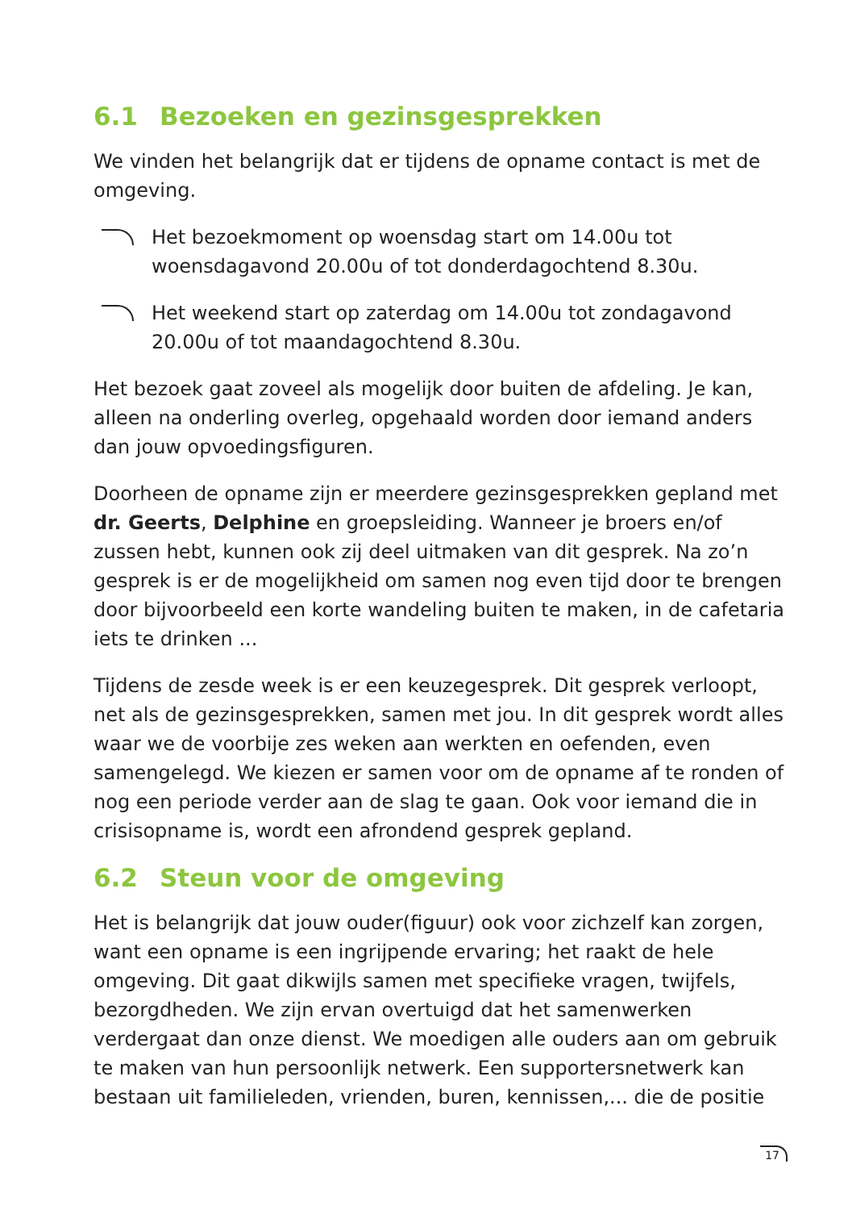6.1 Bezoeken en gezinsgesprekken
We vinden het belangrijk dat er tijdens de opname contact is met de omgeving.
Het bezoekmoment op woensdag start om 14.00u tot woensdagavond 20.00u of tot donderdagochtend 8.30u.
Het weekend start op zaterdag om 14.00u tot zondagavond 20.00u of tot maandagochtend 8.30u.
Het bezoek gaat zoveel als mogelijk door buiten de afdeling. Je kan, alleen na onderling overleg, opgehaald worden door iemand anders dan jouw opvoedingsfiguren.
Doorheen de opname zijn er meerdere gezinsgesprekken gepland met dr. Geerts, Delphine en groepsleiding. Wanneer je broers en/of zussen hebt, kunnen ook zij deel uitmaken van dit gesprek. Na zo’n gesprek is er de mogelijkheid om samen nog even tijd door te brengen door bijvoorbeeld een korte wandeling buiten te maken, in de cafetaria iets te drinken ...
Tijdens de zesde week is er een keuzegesprek. Dit gesprek verloopt, net als de gezinsgesprekken, samen met jou. In dit gesprek wordt alles waar we de voorbije zes weken aan werkten en oefenden, even samengelegd. We kiezen er samen voor om de opname af te ronden of nog een periode verder aan de slag te gaan. Ook voor iemand die in crisisopname is, wordt een afrondend gesprek gepland.
6.2 Steun voor de omgeving
Het is belangrijk dat jouw ouder(figuur) ook voor zichzelf kan zorgen, want een opname is een ingrijpende ervaring; het raakt de hele omgeving. Dit gaat dikwijls samen met specifieke vragen, twijfels, bezorgdheden. We zijn ervan overtuigd dat het samenwerken verdergaat dan onze dienst. We moedigen alle ouders aan om gebruik te maken van hun persoonlijk netwerk. Een supportersnetwerk kan bestaan uit familieleden, vrienden, buren, kennissen,... die de positie
17